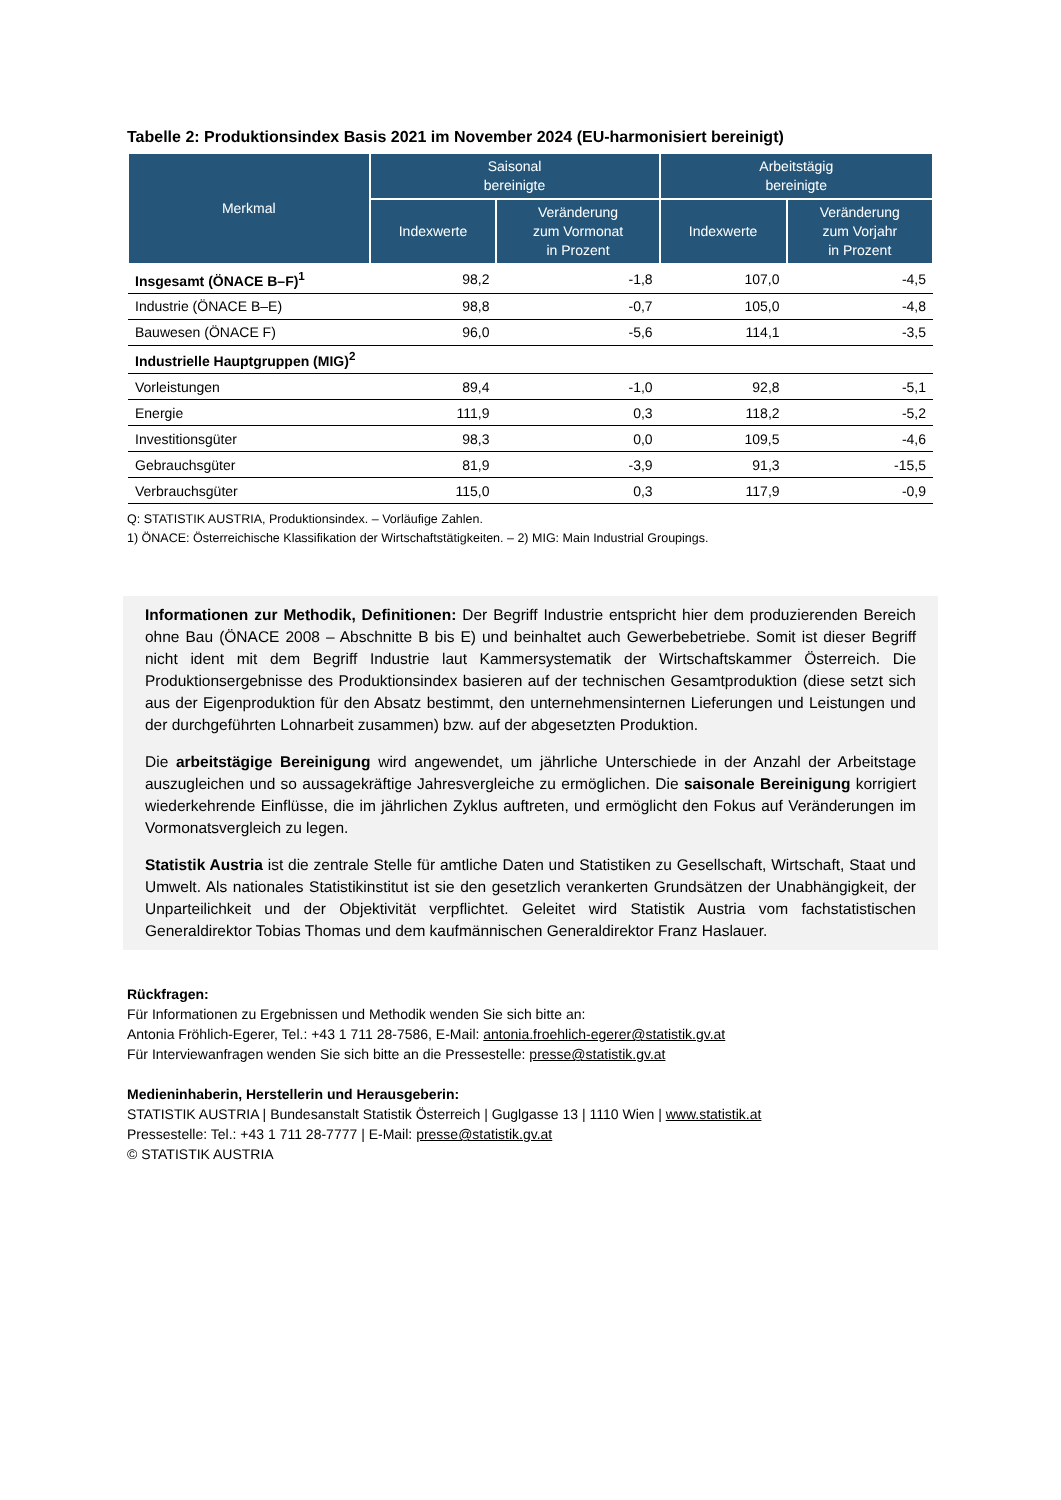Tabelle 2: Produktionsindex Basis 2021 im November 2024 (EU-harmonisiert bereinigt)
| Merkmal | Saisonal bereinigte | | Arbeitstägig bereinigte | |
| --- | --- | --- | --- | --- |
| | Indexwerte | Veränderung zum Vormonat in Prozent | Indexwerte | Veränderung zum Vorjahr in Prozent |
| Insgesamt (ÖNACE B–F)<sup>1</sup> | 98,2 | -1,8 | 107,0 | -4,5 |
| Industrie (ÖNACE B–E) | 98,8 | -0,7 | 105,0 | -4,8 |
| Bauwesen (ÖNACE F) | 96,0 | -5,6 | 114,1 | -3,5 |
| Industrielle Hauptgruppen (MIG)<sup>2</sup> | | | | |
| Vorleistungen | 89,4 | -1,0 | 92,8 | -5,1 |
| Energie | 111,9 | 0,3 | 118,2 | -5,2 |
| Investitionsgüter | 98,3 | 0,0 | 109,5 | -4,6 |
| Gebrauchsgüter | 81,9 | -3,9 | 91,3 | -15,5 |
| Verbrauchsgüter | 115,0 | 0,3 | 117,9 | -0,9 |
Q: STATISTIK AUSTRIA, Produktionsindex. – Vorläufige Zahlen.
1) ÖNACE: Österreichische Klassifikation der Wirtschaftstätigkeiten. – 2) MIG: Main Industrial Groupings.
Informationen zur Methodik, Definitionen: Der Begriff Industrie entspricht hier dem produzierenden Bereich ohne Bau (ÖNACE 2008 – Abschnitte B bis E) und beinhaltet auch Gewerbebetriebe. Somit ist dieser Begriff nicht ident mit dem Begriff Industrie laut Kammersystematik der Wirtschaftskammer Österreich. Die Produktionsergebnisse des Produktionsindex basieren auf der technischen Gesamtproduktion (diese setzt sich aus der Eigenproduktion für den Absatz bestimmt, den unternehmensinternen Lieferungen und Leistungen und der durchgeführten Lohnarbeit zusammen) bzw. auf der abgesetzten Produktion.
Die arbeitstägige Bereinigung wird angewendet, um jährliche Unterschiede in der Anzahl der Arbeitstage auszugleichen und so aussagekräftige Jahresvergleiche zu ermöglichen. Die saisonale Bereinigung korrigiert wiederkehrende Einflüsse, die im jährlichen Zyklus auftreten, und ermöglicht den Fokus auf Veränderungen im Vormonatsvergleich zu legen.
Statistik Austria ist die zentrale Stelle für amtliche Daten und Statistiken zu Gesellschaft, Wirtschaft, Staat und Umwelt. Als nationales Statistikinstitut ist sie den gesetzlich verankerten Grundsätzen der Unabhängigkeit, der Unparteilichkeit und der Objektivität verpflichtet. Geleitet wird Statistik Austria vom fachstatistischen Generaldirektor Tobias Thomas und dem kaufmännischen Generaldirektor Franz Haslauer.
Rückfragen:
Für Informationen zu Ergebnissen und Methodik wenden Sie sich bitte an:
Antonia Fröhlich-Egerer, Tel.: +43 1 711 28-7586, E-Mail: antonia.froehlich-egerer@statistik.gv.at
Für Interviewanfragen wenden Sie sich bitte an die Pressestelle: presse@statistik.gv.at
Medieninhaberin, Herstellerin und Herausgeberin:
STATISTIK AUSTRIA | Bundesanstalt Statistik Österreich | Guglgasse 13 | 1110 Wien | www.statistik.at
Pressestelle: Tel.: +43 1 711 28-7777 | E-Mail: presse@statistik.gv.at
© STATISTIK AUSTRIA